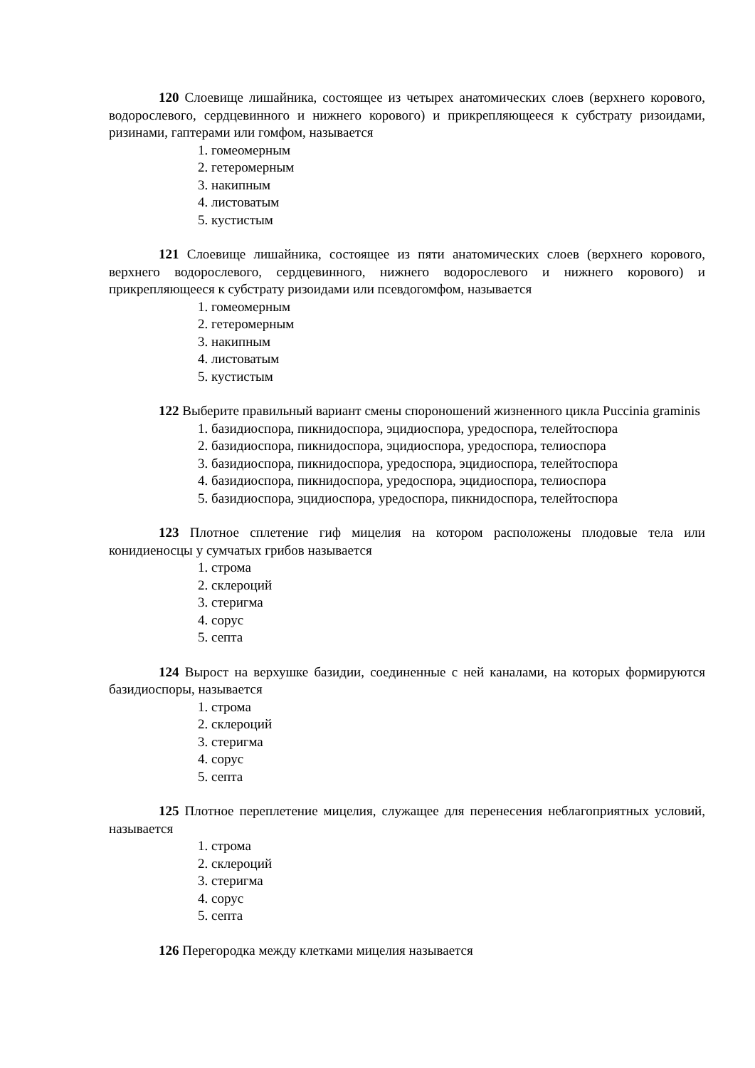120 Слоевище лишайника, состоящее из четырех анатомических слоев (верхнего корового, водорослевого, сердцевинного и нижнего корового) и прикрепляющееся к субстрату ризоидами, ризинами, гаптерами или гомфом, называется
1. гомеомерным
2. гетеромерным
3. накипным
4. листоватым
5. кустистым
121 Слоевище лишайника, состоящее из пяти анатомических слоев (верхнего корового, верхнего водорослевого, сердцевинного, нижнего водорослевого и нижнего корового) и прикрепляющееся к субстрату ризоидами или псевдогомфом, называется
1. гомеомерным
2. гетеромерным
3. накипным
4. листоватым
5. кустистым
122 Выберите правильный вариант смены спороношений жизненного цикла Puccinia graminis
1. базидиоспора, пикнидоспора, эцидиоспора, уредоспора, телейтоспора
2. базидиоспора, пикнидоспора, эцидиоспора, уредоспора, телиоспора
3. базидиоспора, пикнидоспора, уредоспора, эцидиоспора, телейтоспора
4. базидиоспора, пикнидоспора, уредоспора, эцидиоспора, телиоспора
5. базидиоспора, эцидиоспора, уредоспора, пикнидоспора, телейтоспора
123 Плотное сплетение гиф мицелия на котором расположены плодовые тела или конидиеносцы у сумчатых грибов называется
1. строма
2. склероций
3. стеригма
4. сорус
5. септа
124 Вырост на верхушке базидии, соединенные с ней каналами, на которых формируются базидиоспоры, называется
1. строма
2. склероций
3. стеригма
4. сорус
5. септа
125 Плотное переплетение мицелия, служащее для перенесения неблагоприятных условий, называется
1. строма
2. склероций
3. стеригма
4. сорус
5. септа
126 Перегородка между клетками мицелия называется